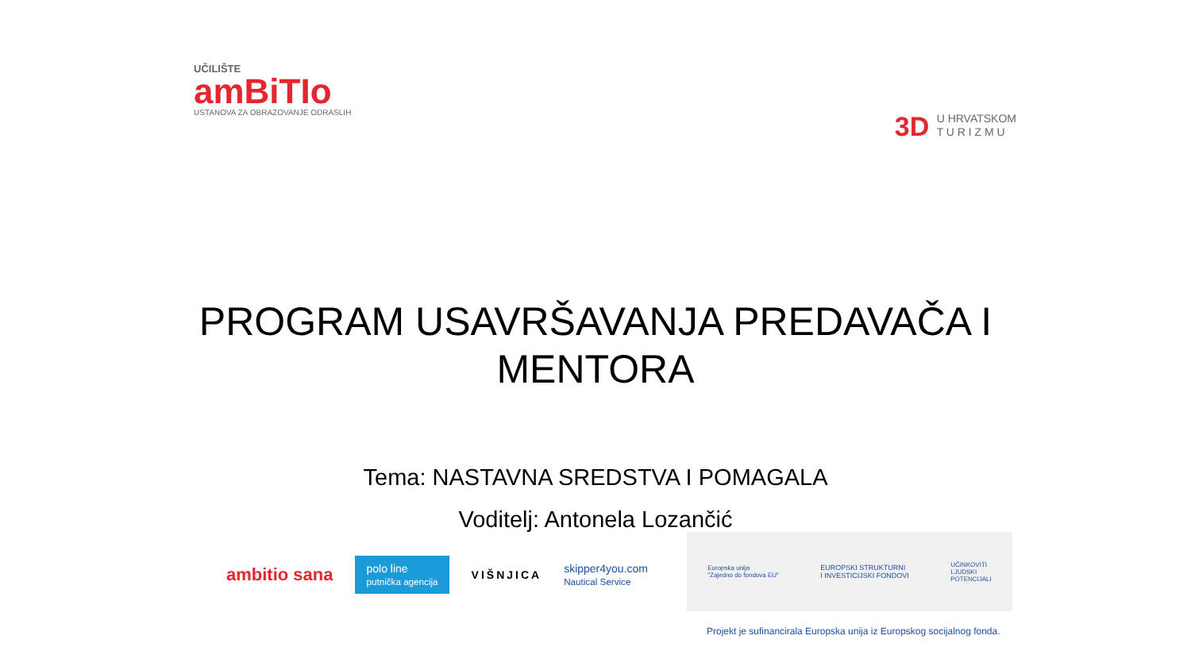UČILIŠTE
amBiTIo
USTANOVA ZA OBRAZOVANJE ODRASLIH
3D U HRVATSKOM
T U R I Z M U
PROGRAM USAVRŠAVANJA PREDAVAČA I
MENTORA
Tema: NASTAVNA SREDSTVA I POMAGALA
Voditelj: Antonela Lozančić
ambitio sana
polo line
putnička agencija
VIŠNJICA
skipper4you.com
Nautical Service
Europska unija
"Zajedno do fondova EU"
EUROPSKI STRUKTURNI
I INVESTICIJSKI FONDOVI
UČINKOVITI
LJUDSKI
POTENCIJALI
Projekt je sufinancirala Europska unija iz Europskog socijalnog fonda.